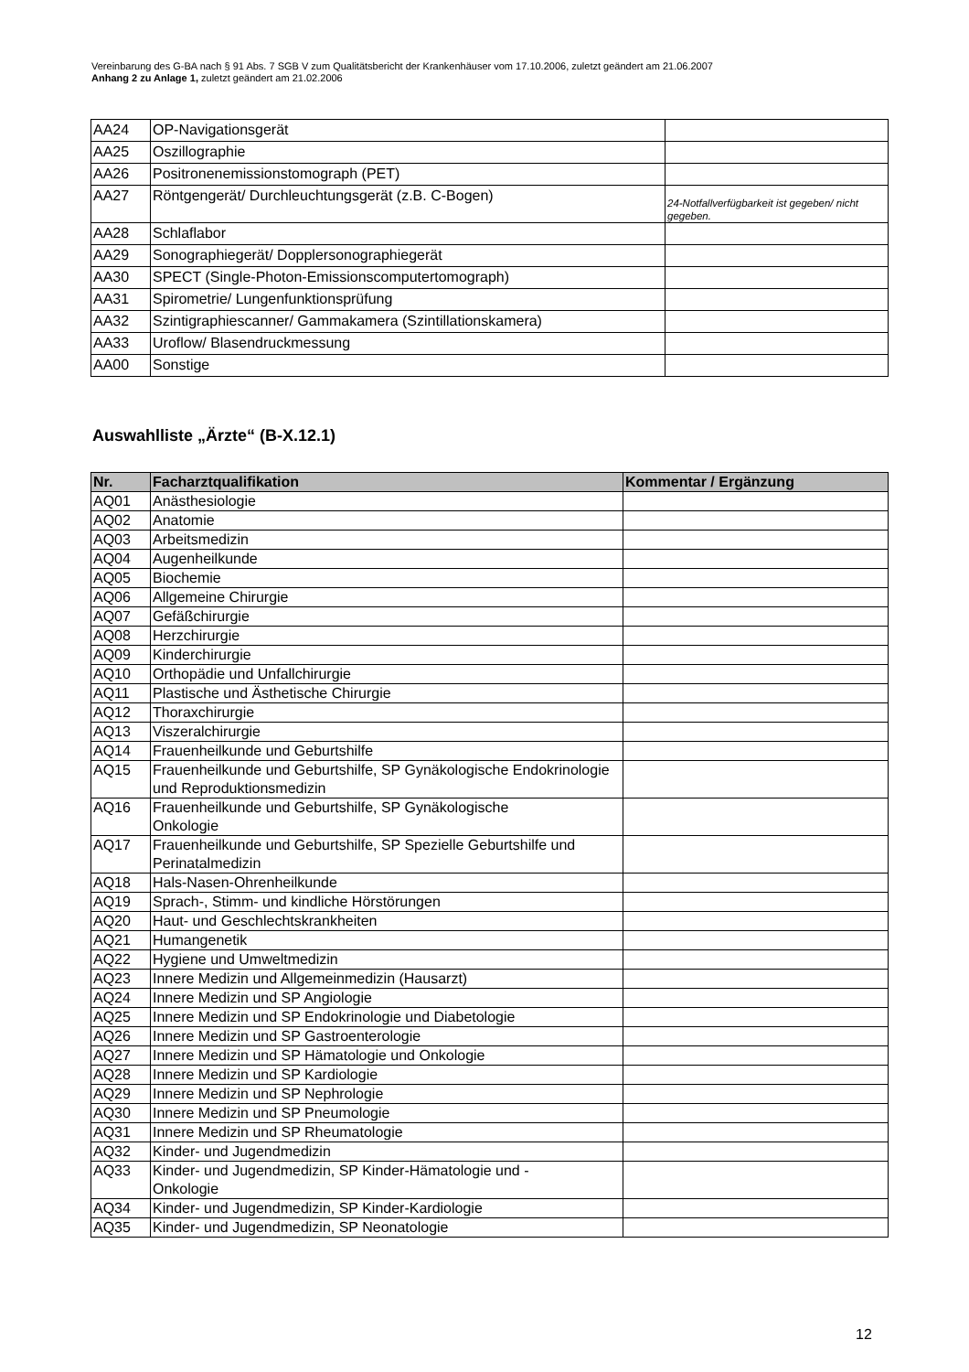Vereinbarung des G-BA nach § 91 Abs. 7 SGB V zum Qualitätsbericht der Krankenhäuser vom 17.10.2006, zuletzt geändert am 21.06.2007
Anhang 2 zu Anlage 1, zuletzt geändert am 21.02.2006
| AA24 | OP-Navigationsgerät | |
| AA25 | Oszillographie | |
| AA26 | Positronenemissionstomograph (PET) | |
| AA27 | Röntgengerät/ Durchleuchtungsgerät (z.B. C-Bogen) | 24-Notfallverfügbarkeit ist gegeben/ nicht gegeben. |
| AA28 | Schlaflabor | |
| AA29 | Sonographiegerät/ Dopplersonographiegerät | |
| AA30 | SPECT (Single-Photon-Emissionscomputertomograph) | |
| AA31 | Spirometrie/ Lungenfunktionsprüfung | |
| AA32 | Szintigraphiescanner/ Gammakamera (Szintillationskamera) | |
| AA33 | Uroflow/ Blasendruckmessung | |
| AA00 | Sonstige | |
Auswahlliste „Ärzte“ (B-X.12.1)
| Nr. | Facharztqualifikation | Kommentar / Ergänzung |
| --- | --- | --- |
| AQ01 | Anästhesiologie | |
| AQ02 | Anatomie | |
| AQ03 | Arbeitsmedizin | |
| AQ04 | Augenheilkunde | |
| AQ05 | Biochemie | |
| AQ06 | Allgemeine Chirurgie | |
| AQ07 | Gefäßchirurgie | |
| AQ08 | Herzchirurgie | |
| AQ09 | Kinderchirurgie | |
| AQ10 | Orthopädie und Unfallchirurgie | |
| AQ11 | Plastische und Ästhetische Chirurgie | |
| AQ12 | Thoraxchirurgie | |
| AQ13 | Viszeralchirurgie | |
| AQ14 | Frauenheilkunde und Geburtshilfe | |
| AQ15 | Frauenheilkunde und Geburtshilfe, SP Gynäkologische Endokrinologie und Reproduktionsmedizin | |
| AQ16 | Frauenheilkunde und Geburtshilfe, SP Gynäkologische Onkologie | |
| AQ17 | Frauenheilkunde und Geburtshilfe, SP Spezielle Geburtshilfe und Perinatalmedizin | |
| AQ18 | Hals-Nasen-Ohrenheilkunde | |
| AQ19 | Sprach-, Stimm- und kindliche Hörstörungen | |
| AQ20 | Haut- und Geschlechtskrankheiten | |
| AQ21 | Humangenetik | |
| AQ22 | Hygiene und Umweltmedizin | |
| AQ23 | Innere Medizin und Allgemeinmedizin (Hausarzt) | |
| AQ24 | Innere Medizin und SP Angiologie | |
| AQ25 | Innere Medizin und SP Endokrinologie und Diabetologie | |
| AQ26 | Innere Medizin und SP Gastroenterologie | |
| AQ27 | Innere Medizin und SP Hämatologie und Onkologie | |
| AQ28 | Innere Medizin und SP Kardiologie | |
| AQ29 | Innere Medizin und SP Nephrologie | |
| AQ30 | Innere Medizin und SP Pneumologie | |
| AQ31 | Innere Medizin und SP Rheumatologie | |
| AQ32 | Kinder- und Jugendmedizin | |
| AQ33 | Kinder- und Jugendmedizin, SP Kinder-Hämatologie und - Onkologie | |
| AQ34 | Kinder- und Jugendmedizin, SP Kinder-Kardiologie | |
| AQ35 | Kinder- und Jugendmedizin, SP Neonatologie | |
12